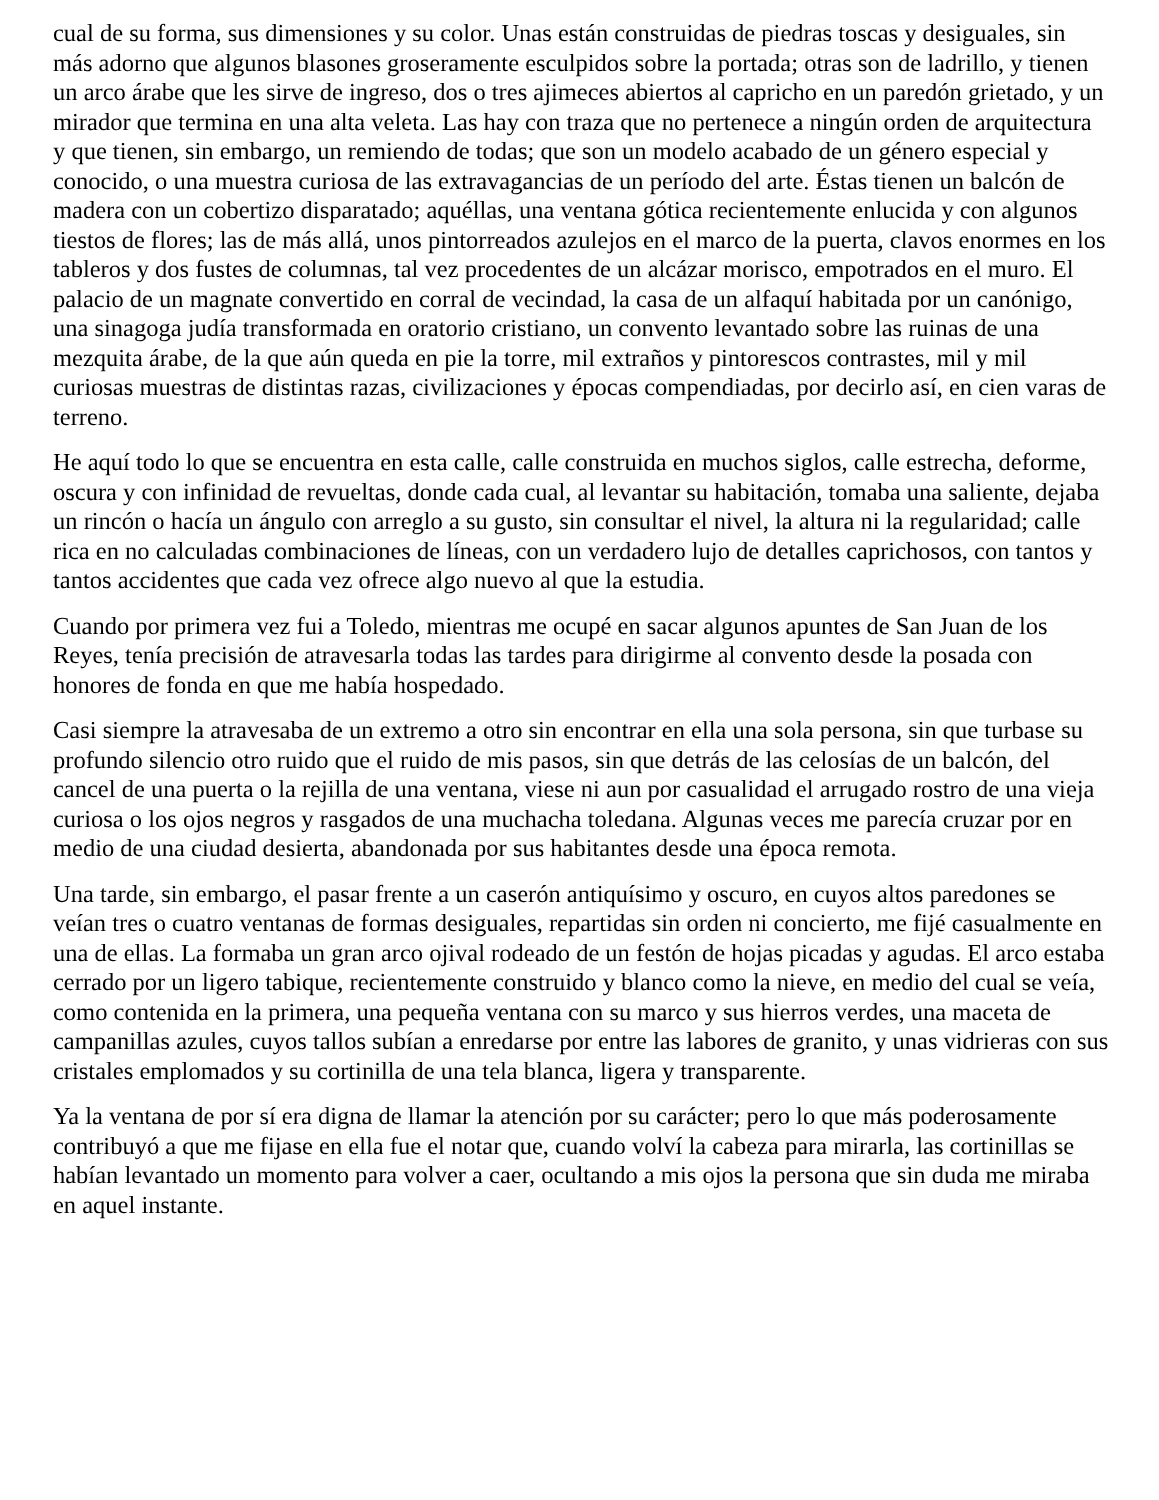cual de su forma, sus dimensiones y su color. Unas están construidas de piedras toscas y desiguales, sin más adorno que algunos blasones groseramente esculpidos sobre la portada; otras son de ladrillo, y tienen un arco árabe que les sirve de ingreso, dos o tres ajimeces abiertos al capricho en un paredón grietado, y un mirador que termina en una alta veleta. Las hay con traza que no pertenece a ningún orden de arquitectura y que tienen, sin embargo, un remiendo de todas; que son un modelo acabado de un género especial y conocido, o una muestra curiosa de las extravagancias de un período del arte. Éstas tienen un balcón de madera con un cobertizo disparatado; aquéllas, una ventana gótica recientemente enlucida y con algunos tiestos de flores; las de más allá, unos pintorreados azulejos en el marco de la puerta, clavos enormes en los tableros y dos fustes de columnas, tal vez procedentes de un alcázar morisco, empotrados en el muro. El palacio de un magnate convertido en corral de vecindad, la casa de un alfaquí habitada por un canónigo, una sinagoga judía transformada en oratorio cristiano, un convento levantado sobre las ruinas de una mezquita árabe, de la que aún queda en pie la torre, mil extraños y pintorescos contrastes, mil y mil curiosas muestras de distintas razas, civilizaciones y épocas compendiadas, por decirlo así, en cien varas de terreno.
He aquí todo lo que se encuentra en esta calle, calle construida en muchos siglos, calle estrecha, deforme, oscura y con infinidad de revueltas, donde cada cual, al levantar su habitación, tomaba una saliente, dejaba un rincón o hacía un ángulo con arreglo a su gusto, sin consultar el nivel, la altura ni la regularidad; calle rica en no calculadas combinaciones de líneas, con un verdadero lujo de detalles caprichosos, con tantos y tantos accidentes que cada vez ofrece algo nuevo al que la estudia.
Cuando por primera vez fui a Toledo, mientras me ocupé en sacar algunos apuntes de San Juan de los Reyes, tenía precisión de atravesarla todas las tardes para dirigirme al convento desde la posada con honores de fonda en que me había hospedado.
Casi siempre la atravesaba de un extremo a otro sin encontrar en ella una sola persona, sin que turbase su profundo silencio otro ruido que el ruido de mis pasos, sin que detrás de las celosías de un balcón, del cancel de una puerta o la rejilla de una ventana, viese ni aun por casualidad el arrugado rostro de una vieja curiosa o los ojos negros y rasgados de una muchacha toledana. Algunas veces me parecía cruzar por en medio de una ciudad desierta, abandonada por sus habitantes desde una época remota.
Una tarde, sin embargo, el pasar frente a un caserón antiquísimo y oscuro, en cuyos altos paredones se veían tres o cuatro ventanas de formas desiguales, repartidas sin orden ni concierto, me fijé casualmente en una de ellas. La formaba un gran arco ojival rodeado de un festón de hojas picadas y agudas. El arco estaba cerrado por un ligero tabique, recientemente construido y blanco como la nieve, en medio del cual se veía, como contenida en la primera, una pequeña ventana con su marco y sus hierros verdes, una maceta de campanillas azules, cuyos tallos subían a enredarse por entre las labores de granito, y unas vidrieras con sus cristales emplomados y su cortinilla de una tela blanca, ligera y transparente.
Ya la ventana de por sí era digna de llamar la atención por su carácter; pero lo que más poderosamente contribuyó a que me fijase en ella fue el notar que, cuando volví la cabeza para mirarla, las cortinillas se habían levantado un momento para volver a caer, ocultando a mis ojos la persona que sin duda me miraba en aquel instante.